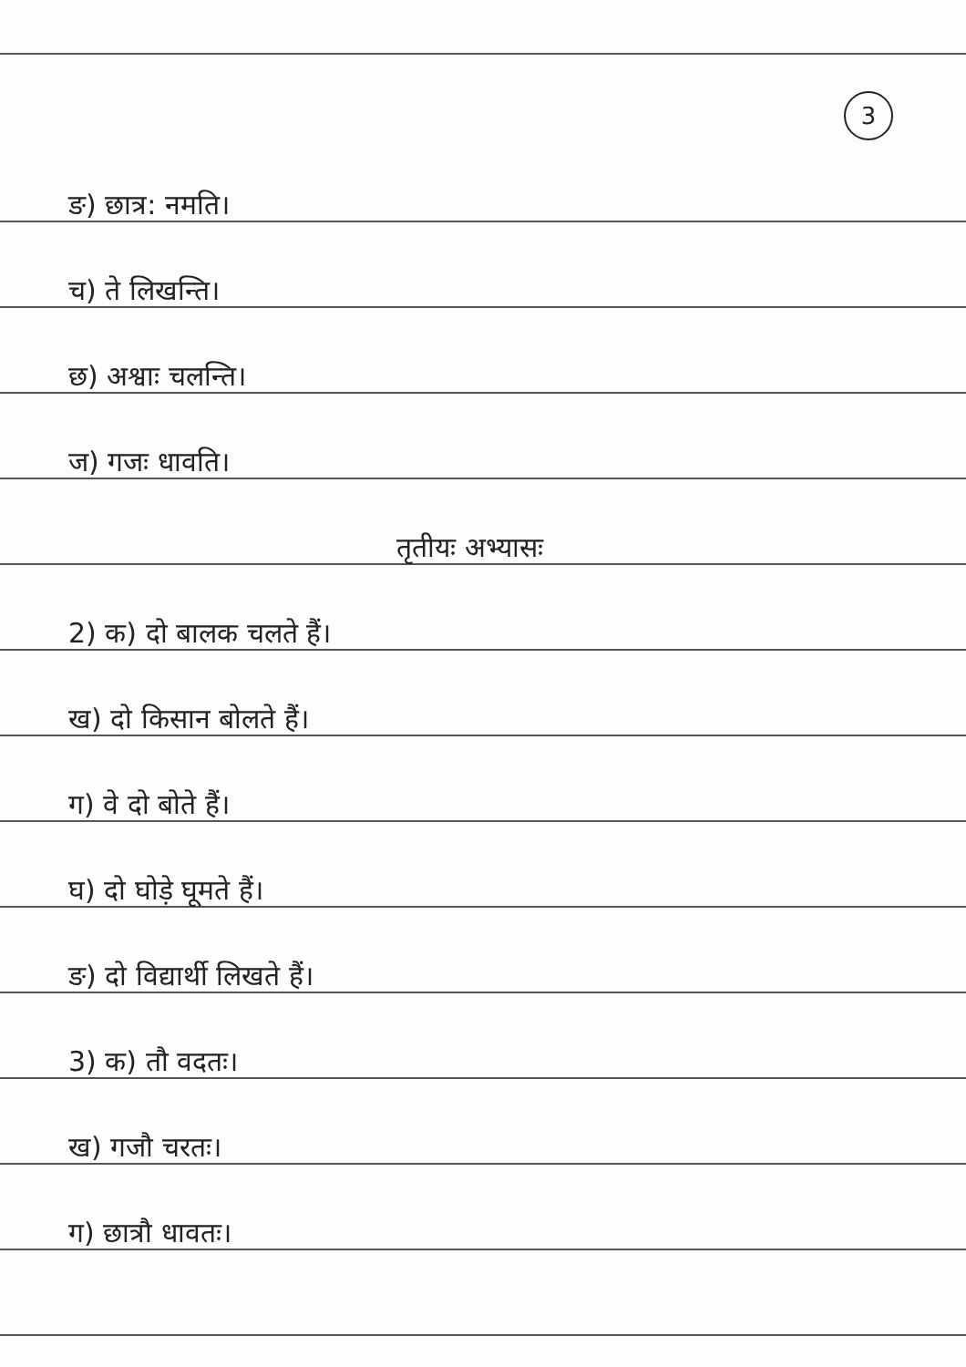3
ङ) छात्र: नमति।
च) ते लिखन्ति।
छ) अश्वाः चलन्ति।
ज) गजः धावति।
तृतीयः अभ्यासः
2) क) दो बालक चलते हैं।
ख) दो किसान बोलते हैं।
ग) वे दो बोते हैं।
घ) दो घोड़े घूमते हैं।
ङ) दो विद्यार्थी लिखते हैं।
3) क) तौ वदतः।
ख) गजौ चरतः।
ग) छात्रौ धावतः।